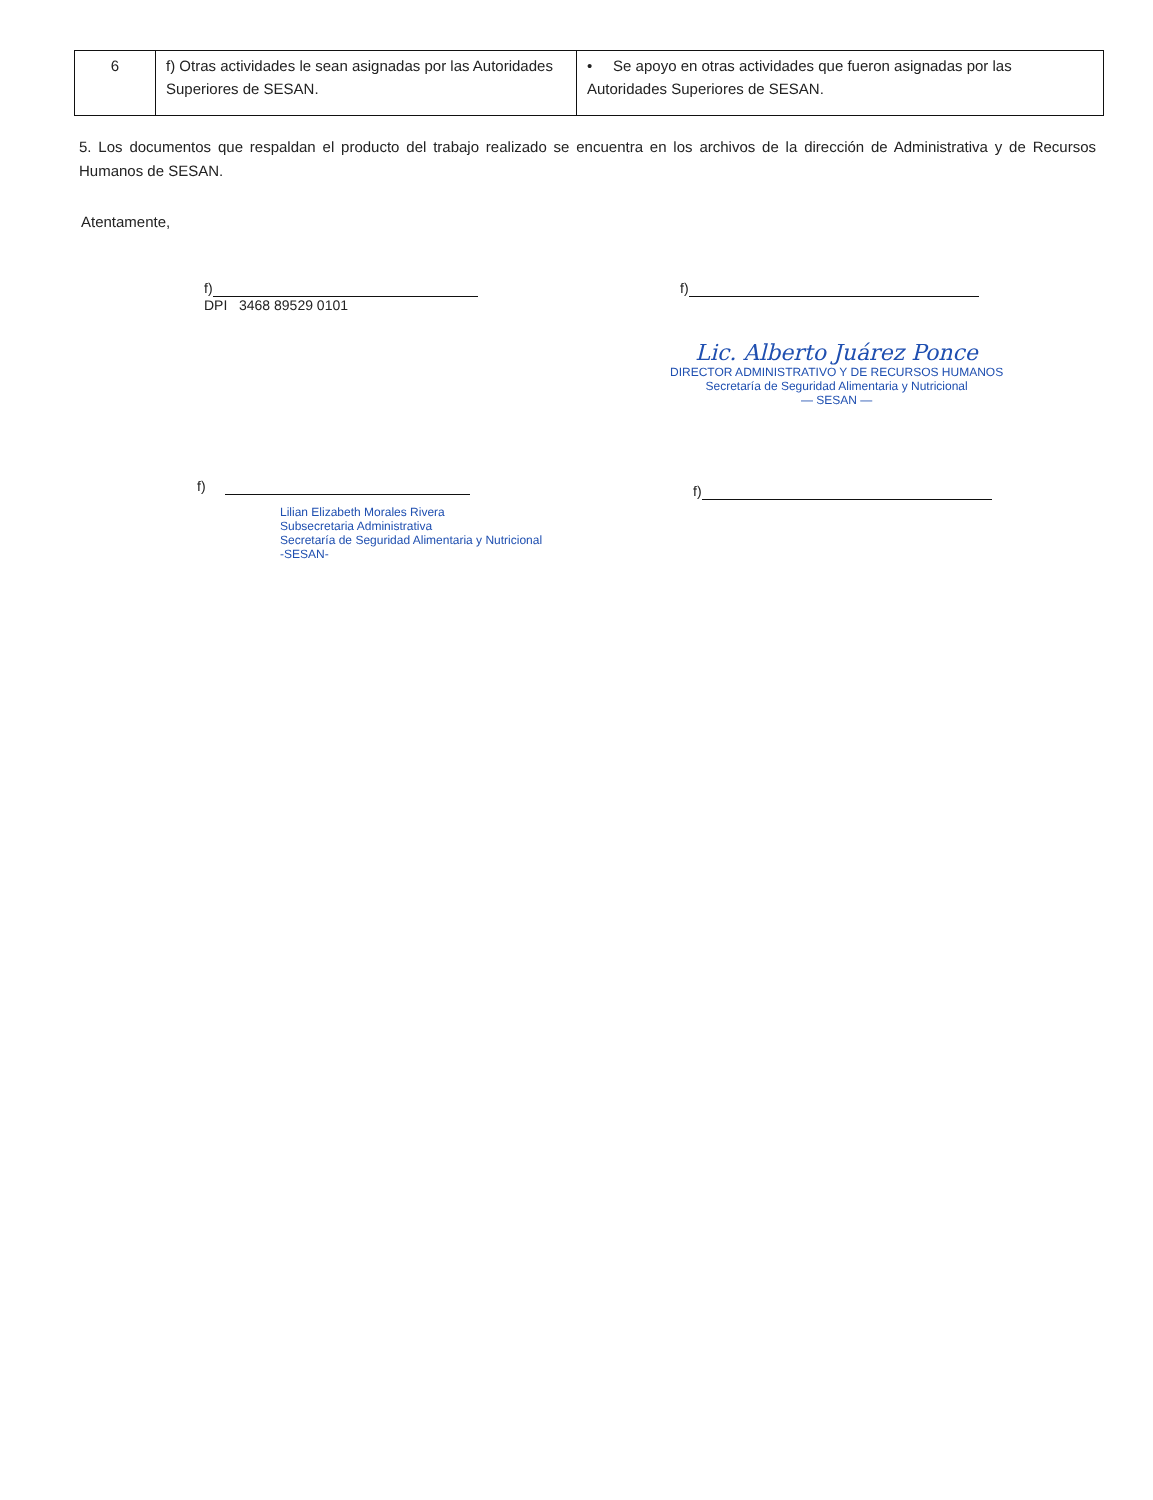| 6 | f) Otras actividades le sean asignadas por las Autoridades Superiores de SESAN. | • Se apoyo en otras actividades que fueron asignadas por las Autoridades Superiores de SESAN. |
5. Los documentos que respaldan el producto del trabajo realizado se encuentra en los archivos de la dirección de Administrativa y de Recursos Humanos de SESAN.
Atentamente,
f)
DPI 3468 89529 0101
f)
Lic. Alberto Juárez Ponce
DIRECTOR ADMINISTRATIVO Y DE RECURSOS HUMANOS
Secretaría de Seguridad Alimentaria y Nutricional
— SESAN —
f)
Lilian Elizabeth Morales Rivera
Subsecretaria Administrativa
Secretaría de Seguridad Alimentaria y Nutricional
-SESAN-
f)